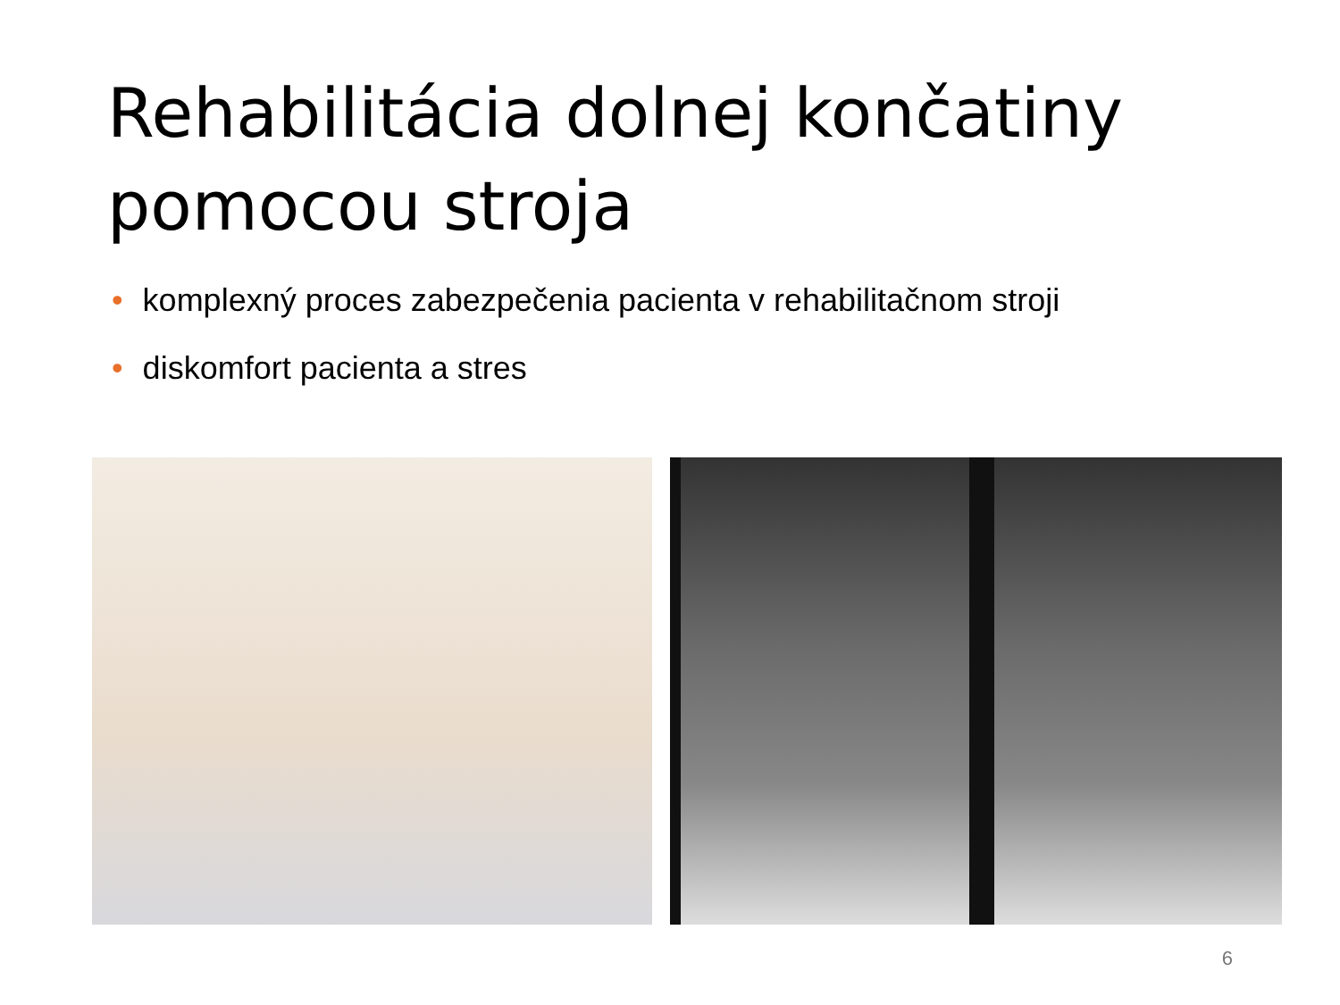Rehabilitácia dolnej končatiny
pomocou stroja
• komplexný proces zabezpečenia pacienta v rehabilitačnom stroji
• diskomfort pacienta a stres
6